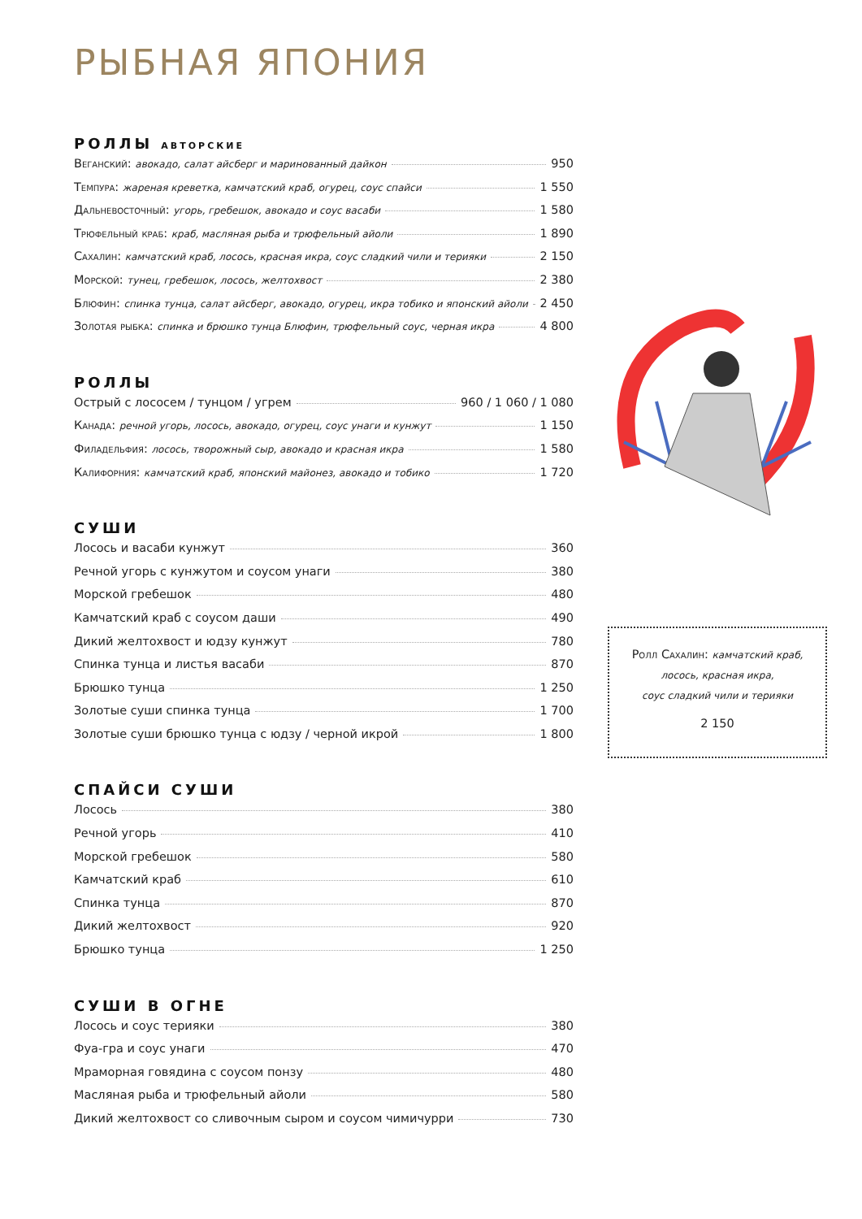РЫБНАЯ ЯПОНИЯ
РОЛЛЫ АВТОРСКИЕ
Веганский: авокадо, салат айсберг и маринованный дайкон 950
Темпура: жареная креветка, камчатский краб, огурец, соус спайси 1 550
Дальневосточный: угорь, гребешок, авокадо и соус васаби 1 580
Трюфельный краб: краб, масляная рыба и трюфельный айоли 1 890
Сахалин: камчатский краб, лосось, красная икра, соус сладкий чили и терияки 2 150
Морской: тунец, гребешок, лосось, желтохвост 2 380
Блюфин: спинка тунца, салат айсберг, авокадо, огурец, икра тобико и японский айоли 2 450
Золотая рыбка: спинка и брюшко тунца Блюфин, трюфельный соус, черная икра 4 800
РОЛЛЫ
Острый с лососем / тунцом / угрем 960 / 1 060 / 1 080
Канада: речной угорь, лосось, авокадо, огурец, соус унаги и кунжут 1 150
Филадельфия: лосось, творожный сыр, авокадо и красная икра 1 580
Калифорния: камчатский краб, японский майонез, авокадо и тобико 1 720
СУШИ
Лосось и васаби кунжут 360
Речной угорь с кунжутом и соусом унаги 380
Морской гребешок 480
Камчатский краб с соусом даши 490
Дикий желтохвост и юдзу кунжут 780
Спинка тунца и листья васаби 870
Брюшко тунца 1 250
Золотые суши спинка тунца 1 700
Золотые суши брюшко тунца с юдзу / черной икрой 1 800
СПАЙСИ СУШИ
Лосось 380
Речной угорь 410
Морской гребешок 580
Камчатский краб 610
Спинка тунца 870
Дикий желтохвост 920
Брюшко тунца 1 250
СУШИ В ОГНЕ
Лосось и соус терияки 380
Фуа-гра и соус унаги 470
Мраморная говядина с соусом понзу 480
Масляная рыба и трюфельный айоли 580
Дикий желтохвост со сливочным сыром и соусом чимичурри 730
Ролл Сахалин: камчатский краб,
лосось, красная икра,
соус сладкий чили и терияки
2 150